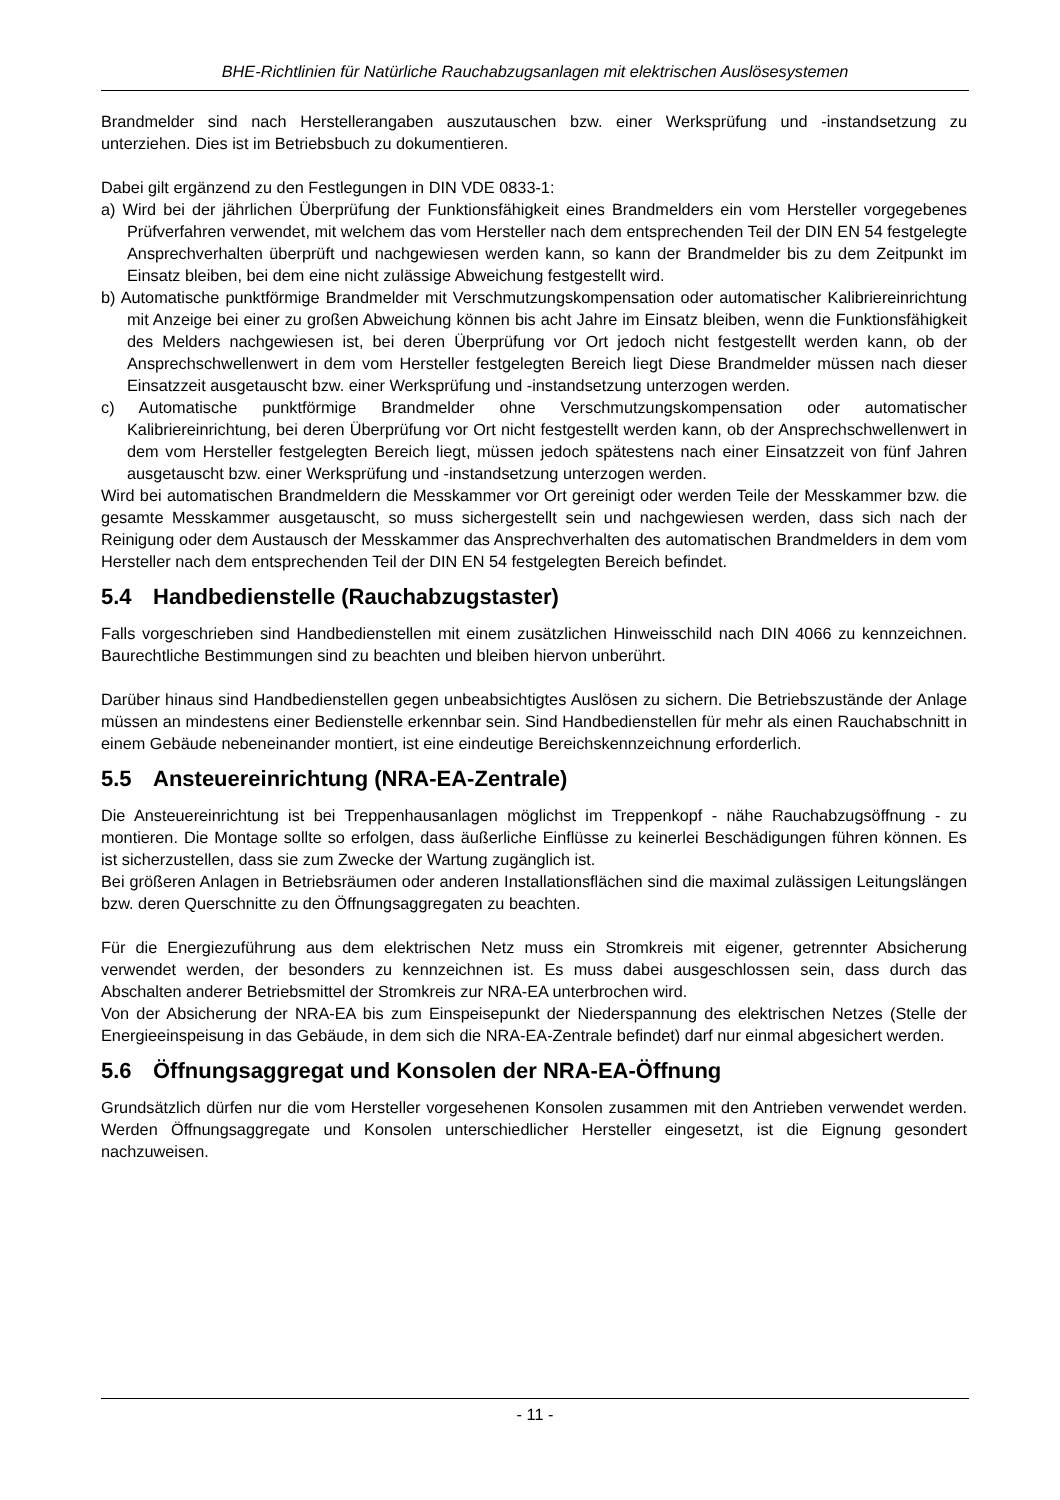BHE-Richtlinien für Natürliche Rauchabzugsanlagen mit elektrischen Auslösesystemen
Brandmelder sind nach Herstellerangaben auszutauschen bzw. einer Werksprüfung und -instandsetzung zu unterziehen. Dies ist im Betriebsbuch zu dokumentieren.
Dabei gilt ergänzend zu den Festlegungen in DIN VDE 0833-1:
a) Wird bei der jährlichen Überprüfung der Funktionsfähigkeit eines Brandmelders ein vom Hersteller vorgegebenes Prüfverfahren verwendet, mit welchem das vom Hersteller nach dem entsprechenden Teil der DIN EN 54 festgelegte Ansprechverhalten überprüft und nachgewiesen werden kann, so kann der Brandmelder bis zu dem Zeitpunkt im Einsatz bleiben, bei dem eine nicht zulässige Abweichung festgestellt wird.
b) Automatische punktförmige Brandmelder mit Verschmutzungskompensation oder automatischer Kalibriereinrichtung mit Anzeige bei einer zu großen Abweichung können bis acht Jahre im Einsatz bleiben, wenn die Funktionsfähigkeit des Melders nachgewiesen ist, bei deren Überprüfung vor Ort jedoch nicht festgestellt werden kann, ob der Ansprechschwellenwert in dem vom Hersteller festgelegten Bereich liegt Diese Brandmelder müssen nach dieser Einsatzzeit ausgetauscht bzw. einer Werksprüfung und -instandsetzung unterzogen werden.
c) Automatische punktförmige Brandmelder ohne Verschmutzungskompensation oder automatischer Kalibriereinrichtung, bei deren Überprüfung vor Ort nicht festgestellt werden kann, ob der Ansprechschwellenwert in dem vom Hersteller festgelegten Bereich liegt, müssen jedoch spätestens nach einer Einsatzzeit von fünf Jahren ausgetauscht bzw. einer Werksprüfung und -instandsetzung unterzogen werden.
Wird bei automatischen Brandmeldern die Messkammer vor Ort gereinigt oder werden Teile der Messkammer bzw. die gesamte Messkammer ausgetauscht, so muss sichergestellt sein und nachgewiesen werden, dass sich nach der Reinigung oder dem Austausch der Messkammer das Ansprechverhalten des automatischen Brandmelders in dem vom Hersteller nach dem entsprechenden Teil der DIN EN 54 festgelegten Bereich befindet.
5.4 Handbedienstelle (Rauchabzugstaster)
Falls vorgeschrieben sind Handbedienstellen mit einem zusätzlichen Hinweisschild nach DIN 4066 zu kennzeichnen. Baurechtliche Bestimmungen sind zu beachten und bleiben hiervon unberührt.
Darüber hinaus sind Handbedienstellen gegen unbeabsichtigtes Auslösen zu sichern. Die Betriebszustände der Anlage müssen an mindestens einer Bedienstelle erkennbar sein. Sind Handbedienstellen für mehr als einen Rauchabschnitt in einem Gebäude nebeneinander montiert, ist eine eindeutige Bereichskennzeichnung erforderlich.
5.5 Ansteuereinrichtung (NRA-EA-Zentrale)
Die Ansteuereinrichtung ist bei Treppenhausanlagen möglichst im Treppenkopf - nähe Rauchabzugsöffnung - zu montieren. Die Montage sollte so erfolgen, dass äußerliche Einflüsse zu keinerlei Beschädigungen führen können. Es ist sicherzustellen, dass sie zum Zwecke der Wartung zugänglich ist.
Bei größeren Anlagen in Betriebsräumen oder anderen Installationsflächen sind die maximal zulässigen Leitungslängen bzw. deren Querschnitte zu den Öffnungsaggregaten zu beachten.
Für die Energiezuführung aus dem elektrischen Netz muss ein Stromkreis mit eigener, getrennter Absicherung verwendet werden, der besonders zu kennzeichnen ist. Es muss dabei ausgeschlossen sein, dass durch das Abschalten anderer Betriebsmittel der Stromkreis zur NRA-EA unterbrochen wird.
Von der Absicherung der NRA-EA bis zum Einspeisepunkt der Niederspannung des elektrischen Netzes (Stelle der Energieeinspeisung in das Gebäude, in dem sich die NRA-EA-Zentrale befindet) darf nur einmal abgesichert werden.
5.6 Öffnungsaggregat und Konsolen der NRA-EA-Öffnung
Grundsätzlich dürfen nur die vom Hersteller vorgesehenen Konsolen zusammen mit den Antrieben verwendet werden. Werden Öffnungsaggregate und Konsolen unterschiedlicher Hersteller eingesetzt, ist die Eignung gesondert nachzuweisen.
- 11 -